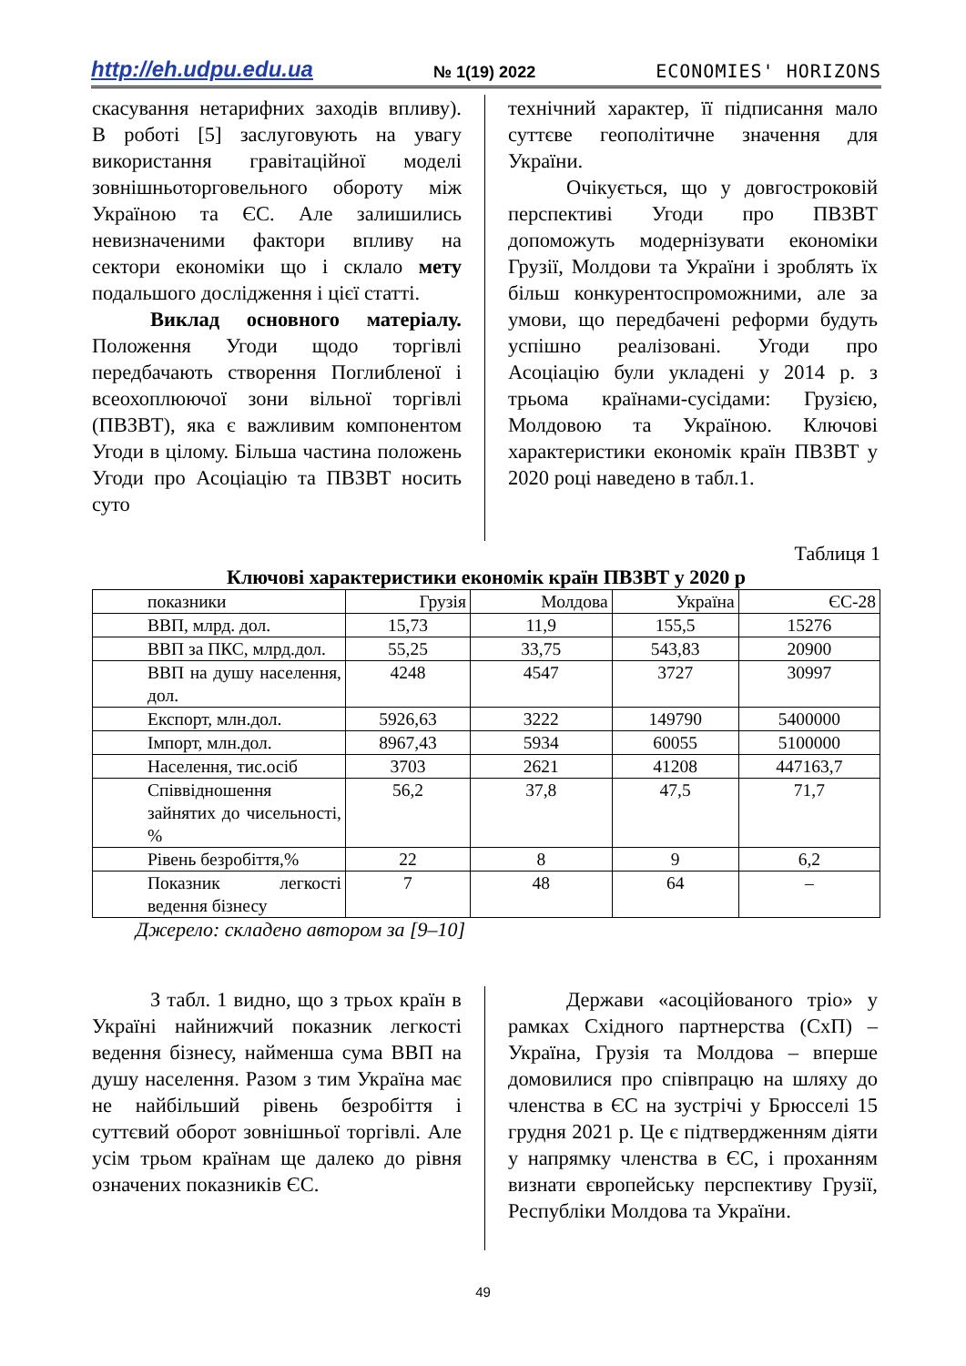http://eh.udpu.edu.ua № 1(19) 2022 ECONOMIES' HORIZONS
скасування нетарифних заходів впливу). В роботі [5] заслуговують на увагу використання гравітаційної моделі зовнішньоторговельного обороту між Україною та ЄС. Але залишились невизначеними фактори впливу на сектори економіки що і склало мету подальшого дослідження і цієї статті.
Виклад основного матеріалу. Положення Угоди щодо торгівлі передбачають створення Поглибленої і всеохоплюючої зони вільної торгівлі (ПВЗВТ), яка є важливим компонентом Угоди в цілому. Більша частина положень Угоди про Асоціацію та ПВЗВТ носить суто
технічний характер, її підписання мало суттєве геополітичне значення для України.
Очікується, що у довгостроковій перспективі Угоди про ПВЗВТ допоможуть модернізувати економіки Грузії, Молдови та України і зроблять їх більш конкурентоспроможними, але за умови, що передбачені реформи будуть успішно реалізовані. Угоди про Асоціацію були укладені у 2014 р. з трьома країнами-сусідами: Грузією, Молдовою та Україною. Ключові характеристики економік країн ПВЗВТ у 2020 році наведено в табл.1.
Таблиця 1
Ключові характеристики економік країн ПВЗВТ у 2020 р
| показники | Грузія | Молдова | Україна | ЄС-28 |
| ВВП, млрд. дол. | 15,73 | 11,9 | 155,5 | 15276 |
| ВВП за ПКС, млрд.дол. | 55,25 | 33,75 | 543,83 | 20900 |
| ВВП на душу населення, дол. | 4248 | 4547 | 3727 | 30997 |
| Експорт, млн.дол. | 5926,63 | 3222 | 149790 | 5400000 |
| Імпорт, млн.дол. | 8967,43 | 5934 | 60055 | 5100000 |
| Населення, тис.осіб | 3703 | 2621 | 41208 | 447163,7 |
| Співвідношення зайнятих до чисельності, % | 56,2 | 37,8 | 47,5 | 71,7 |
| Рівень безробіття,% | 22 | 8 | 9 | 6,2 |
| Показник легкості ведення бізнесу | 7 | 48 | 64 | – |
Джерело: складено автором за [9–10]
З табл. 1 видно, що з трьох країн в Україні найнижчий показник легкості ведення бізнесу, найменша сума ВВП на душу населення. Разом з тим Україна має не найбільший рівень безробіття і суттєвий оборот зовнішньої торгівлі. Але усім трьом країнам ще далеко до рівня означених показників ЄС.
Держави «асоційованого тріо» у рамках Східного партнерства (СхП) – Україна, Грузія та Молдова – вперше домовилися про співпрацю на шляху до членства в ЄС на зустрічі у Брюсселі 15 грудня 2021 р. Це є підтвердженням діяти у напрямку членства в ЄС, і проханням визнати європейську перспективу Грузії, Республіки Молдова та України.
49